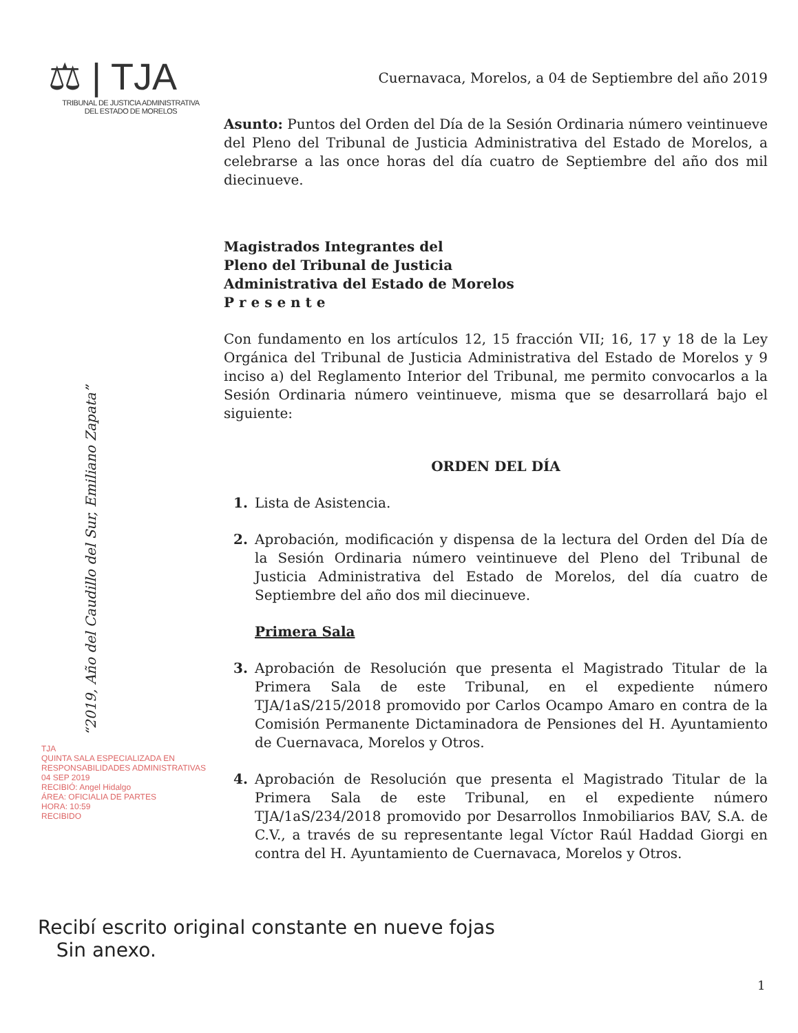⚖ | TJA
TRIBUNAL DE JUSTICIA ADMINISTRATIVA
DEL ESTADO DE MORELOS
“2019, Año del Caudillo del Sur, Emiliano Zapata”
Cuernavaca, Morelos, a 04 de Septiembre del año 2019
Asunto: Puntos del Orden del Día de la Sesión Ordinaria número veintinueve del Pleno del Tribunal de Justicia Administrativa del Estado de Morelos, a celebrarse a las once horas del día cuatro de Septiembre del año dos mil diecinueve.
Magistrados Integrantes del
Pleno del Tribunal de Justicia
Administrativa del Estado de Morelos
P r e s e n t e
Con fundamento en los artículos 12, 15 fracción VII; 16, 17 y 18 de la Ley Orgánica del Tribunal de Justicia Administrativa del Estado de Morelos y 9 inciso a) del Reglamento Interior del Tribunal, me permito convocarlos a la Sesión Ordinaria número veintinueve, misma que se desarrollará bajo el siguiente:
ORDEN DEL DÍA
1. Lista de Asistencia.
2. Aprobación, modificación y dispensa de la lectura del Orden del Día de la Sesión Ordinaria número veintinueve del Pleno del Tribunal de Justicia Administrativa del Estado de Morelos, del día cuatro de Septiembre del año dos mil diecinueve.
Primera Sala
3. Aprobación de Resolución que presenta el Magistrado Titular de la Primera Sala de este Tribunal, en el expediente número TJA/1aS/215/2018 promovido por Carlos Ocampo Amaro en contra de la Comisión Permanente Dictaminadora de Pensiones del H. Ayuntamiento de Cuernavaca, Morelos y Otros.
4. Aprobación de Resolución que presenta el Magistrado Titular de la Primera Sala de este Tribunal, en el expediente número TJA/1aS/234/2018 promovido por Desarrollos Inmobiliarios BAV, S.A. de C.V., a través de su representante legal Víctor Raúl Haddad Giorgi en contra del H. Ayuntamiento de Cuernavaca, Morelos y Otros.
TJA
QUINTA SALA ESPECIALIZADA EN RESPONSABILIDADES ADMINISTRATIVAS
04 SEP 2019
RECIBIÓ: Angel Hidalgo
ÁREA: OFICIALIA DE PARTES
HORA: 10:59
RECIBIDO
Recibí escrito original constante en nueve fojas
Sin anexo.
1